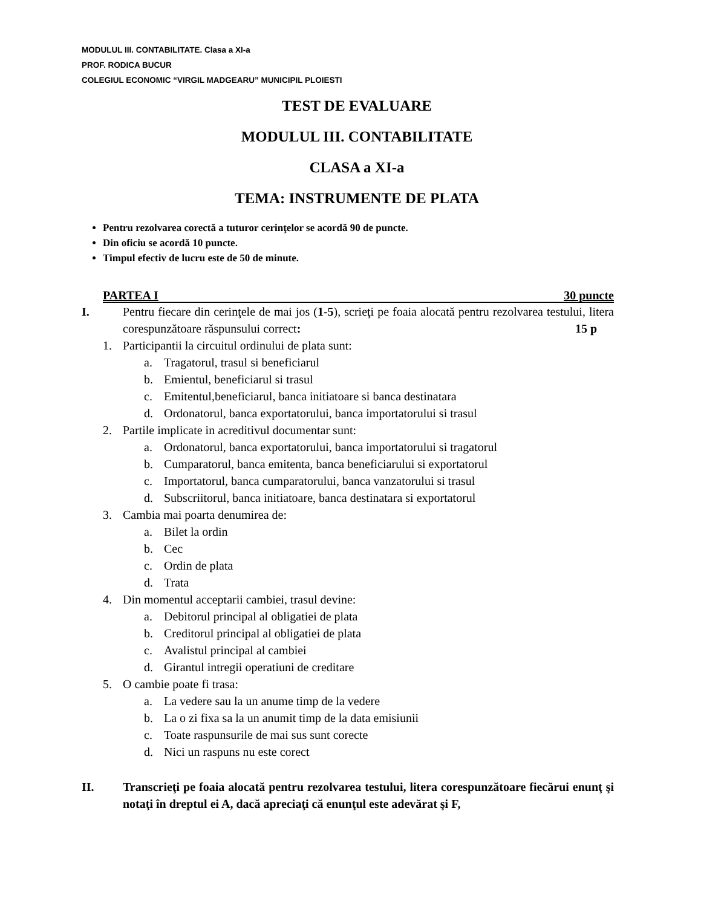MODULUL III. CONTABILITATE. Clasa a XI-a
PROF. RODICA BUCUR
COLEGIUL ECONOMIC “VIRGIL MADGEARU” MUNICIPIL PLOIESTI
TEST DE EVALUARE
MODULUL III. CONTABILITATE
CLASA a XI-a
TEMA: INSTRUMENTE DE PLATA
Pentru rezolvarea corectă a tuturor cerinţelor se acordă 90 de puncte.
Din oficiu se acordă 10 puncte.
Timpul efectiv de lucru este de 50 de minute.
PARTEA I 30 puncte
I. Pentru fiecare din cerinţele de mai jos (1-5), scrieţi pe foaia alocată pentru rezolvarea testului, litera corespunzătoare răspunsului correct: 15 p
1. Participantii la circuitul ordinului de plata sunt:
a. Tragatorul, trasul si beneficiarul
b. Emientul, beneficiarul si trasul
c. Emitentul,beneficiarul, banca initiatoare si banca destinatara
d. Ordonatorul, banca exportatorului, banca importatorului si trasul
2. Partile implicate in acreditivul documentar sunt:
a. Ordonatorul, banca exportatorului, banca importatorului si tragatorul
b. Cumparatorul, banca emitenta, banca beneficiarului si exportatorul
c. Importatorul, banca cumparatorului, banca vanzatorului si trasul
d. Subscriitorul, banca initiatoare, banca destinatara si exportatorul
3. Cambia mai poarta denumirea de:
a. Bilet la ordin
b. Cec
c. Ordin de plata
d. Trata
4. Din momentul acceptarii cambiei, trasul devine:
a. Debitorul principal al obligatiei de plata
b. Creditorul principal al obligatiei de plata
c. Avalistul principal al cambiei
d. Girantul intregii operatiuni de creditare
5. O cambie poate fi trasa:
a. La vedere sau la un anume timp de la vedere
b. La o zi fixa sa la un anumit timp de la data emisiunii
c. Toate raspunsurile de mai sus sunt corecte
d. Nici un raspuns nu este corect
II. Transcrieţi pe foaia alocată pentru rezolvarea testului, litera corespunzătoare fiecărui enunţ şi notaţi în dreptul ei A, dacă apreciaţi că enunţul este adevărat şi F,